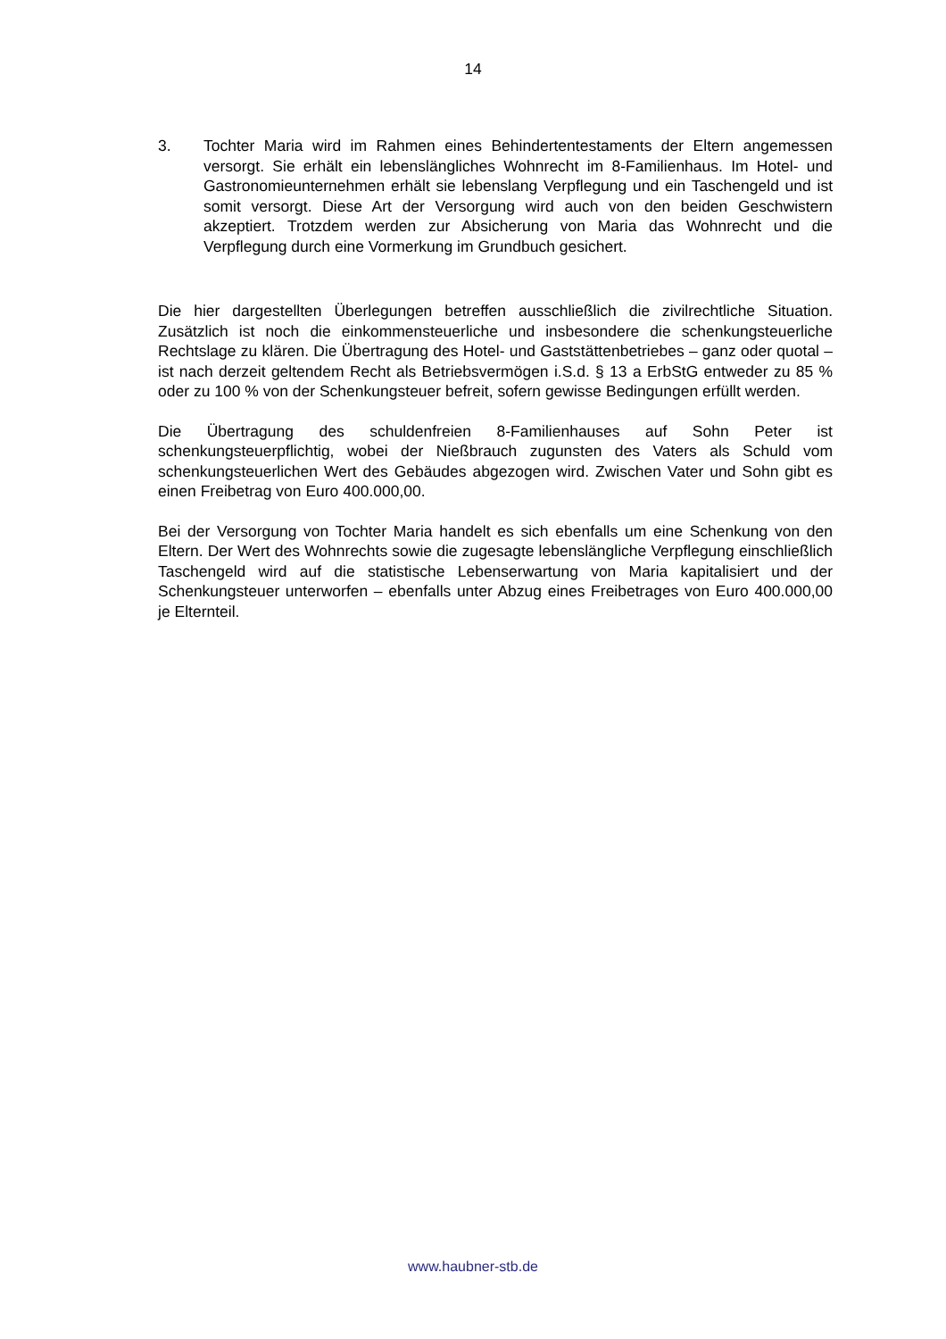14
3. Tochter Maria wird im Rahmen eines Behindertentestaments der Eltern angemessen versorgt. Sie erhält ein lebenslängliches Wohnrecht im 8-Familienhaus. Im Hotel- und Gastronomieunternehmen erhält sie lebenslang Verpflegung und ein Taschengeld und ist somit versorgt. Diese Art der Versorgung wird auch von den beiden Geschwistern akzeptiert. Trotzdem werden zur Absicherung von Maria das Wohnrecht und die Verpflegung durch eine Vormerkung im Grundbuch gesichert.
Die hier dargestellten Überlegungen betreffen ausschließlich die zivilrechtliche Situation. Zusätzlich ist noch die einkommensteuerliche und insbesondere die schenkungsteuerliche Rechtslage zu klären. Die Übertragung des Hotel- und Gaststättenbetriebes – ganz oder quotal – ist nach derzeit geltendem Recht als Betriebsvermögen i.S.d. § 13 a ErbStG entweder zu 85 % oder zu 100 % von der Schenkungsteuer befreit, sofern gewisse Bedingungen erfüllt werden.
Die Übertragung des schuldenfreien 8-Familienhauses auf Sohn Peter ist schenkungsteuerpflichtig, wobei der Nießbrauch zugunsten des Vaters als Schuld vom schenkungsteuerlichen Wert des Gebäudes abgezogen wird. Zwischen Vater und Sohn gibt es einen Freibetrag von Euro 400.000,00.
Bei der Versorgung von Tochter Maria handelt es sich ebenfalls um eine Schenkung von den Eltern. Der Wert des Wohnrechts sowie die zugesagte lebenslängliche Verpflegung einschließlich Taschengeld wird auf die statistische Lebenserwartung von Maria kapitalisiert und der Schenkungsteuer unterworfen – ebenfalls unter Abzug eines Freibetrages von Euro 400.000,00 je Elternteil.
www.haubner-stb.de